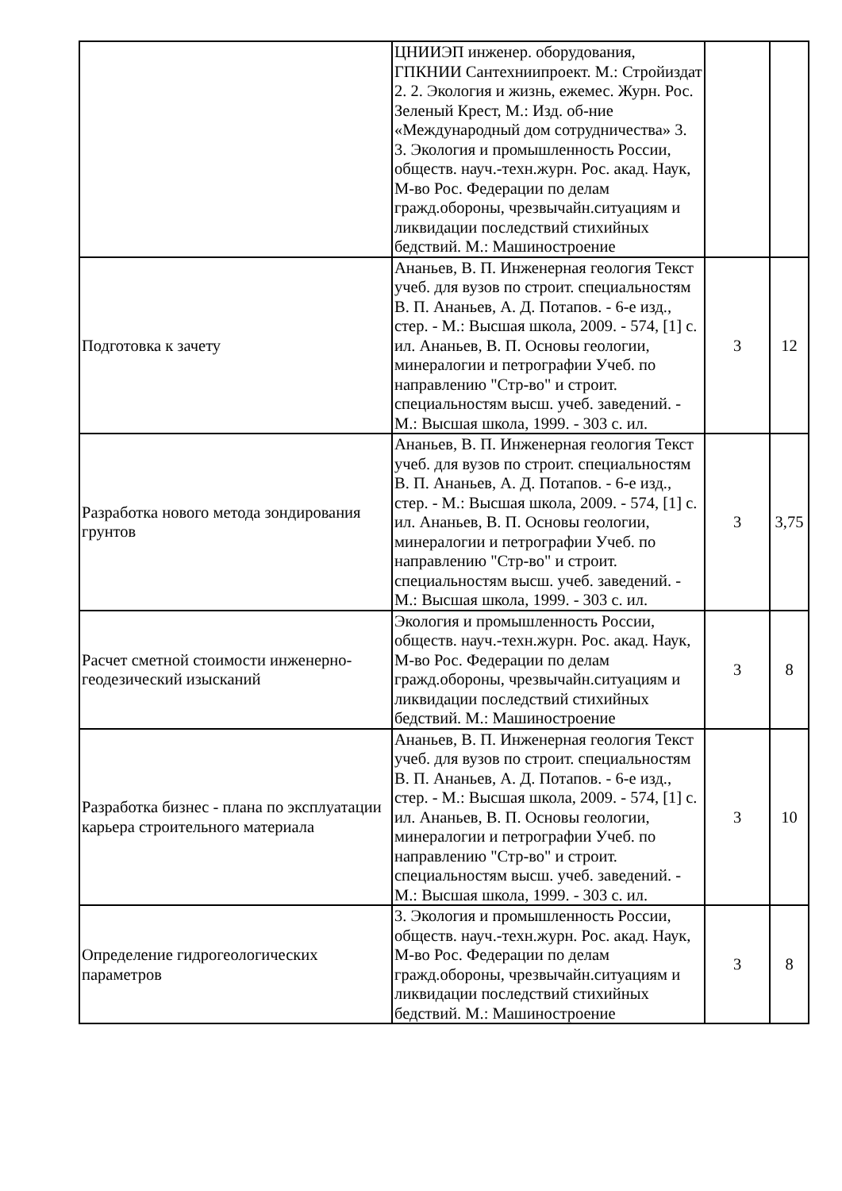| | ЦНИИЭП инженер. оборудования, ГПКНИИ Сантехниипроект. М.: Стройиздат 2. 2. Экология и жизнь, ежемес. Журн. Рос. Зеленый Крест, М.: Изд. об-ние «Международный дом сотрудничества» 3. 3. Экология и промышленность России, обществ. науч.-техн.журн. Рос. акад. Наук, М-во Рос. Федерации по делам гражд.обороны, чрезвычайн.ситуациям и ликвидации последствий стихийных бедствий. М.: Машиностроение | | |
| Подготовка к зачету | Ананьев, В. П. Инженерная геология Текст учеб. для вузов по строит. специальностям В. П. Ананьев, А. Д. Потапов. - 6-е изд., стер. - М.: Высшая школа, 2009. - 574, [1] с. ил. Ананьев, В. П. Основы геологии, минералогии и петрографии Учеб. по направлению "Стр-во" и строит. специальностям высш. учеб. заведений. - М.: Высшая школа, 1999. - 303 с. ил. | 3 | 12 |
| Разработка нового метода зондирования грунтов | Ананьев, В. П. Инженерная геология Текст учеб. для вузов по строит. специальностям В. П. Ананьев, А. Д. Потапов. - 6-е изд., стер. - М.: Высшая школа, 2009. - 574, [1] с. ил. Ананьев, В. П. Основы геологии, минералогии и петрографии Учеб. по направлению "Стр-во" и строит. специальностям высш. учеб. заведений. - М.: Высшая школа, 1999. - 303 с. ил. | 3 | 3,75 |
| Расчет сметной стоимости инженерно-геодезический изысканий | Экология и промышленность России, обществ. науч.-техн.журн. Рос. акад. Наук, М-во Рос. Федерации по делам гражд.обороны, чрезвычайн.ситуациям и ликвидации последствий стихийных бедствий. М.: Машиностроение | 3 | 8 |
| Разработка бизнес - плана по эксплуатации карьера строительного материала | Ананьев, В. П. Инженерная геология Текст учеб. для вузов по строит. специальностям В. П. Ананьев, А. Д. Потапов. - 6-е изд., стер. - М.: Высшая школа, 2009. - 574, [1] с. ил. Ананьев, В. П. Основы геологии, минералогии и петрографии Учеб. по направлению "Стр-во" и строит. специальностям высш. учеб. заведений. - М.: Высшая школа, 1999. - 303 с. ил. | 3 | 10 |
| Определение гидрогеологических параметров | 3. Экология и промышленность России, обществ. науч.-техн.журн. Рос. акад. Наук, М-во Рос. Федерации по делам гражд.обороны, чрезвычайн.ситуациям и ликвидации последствий стихийных бедствий. М.: Машиностроение | 3 | 8 |